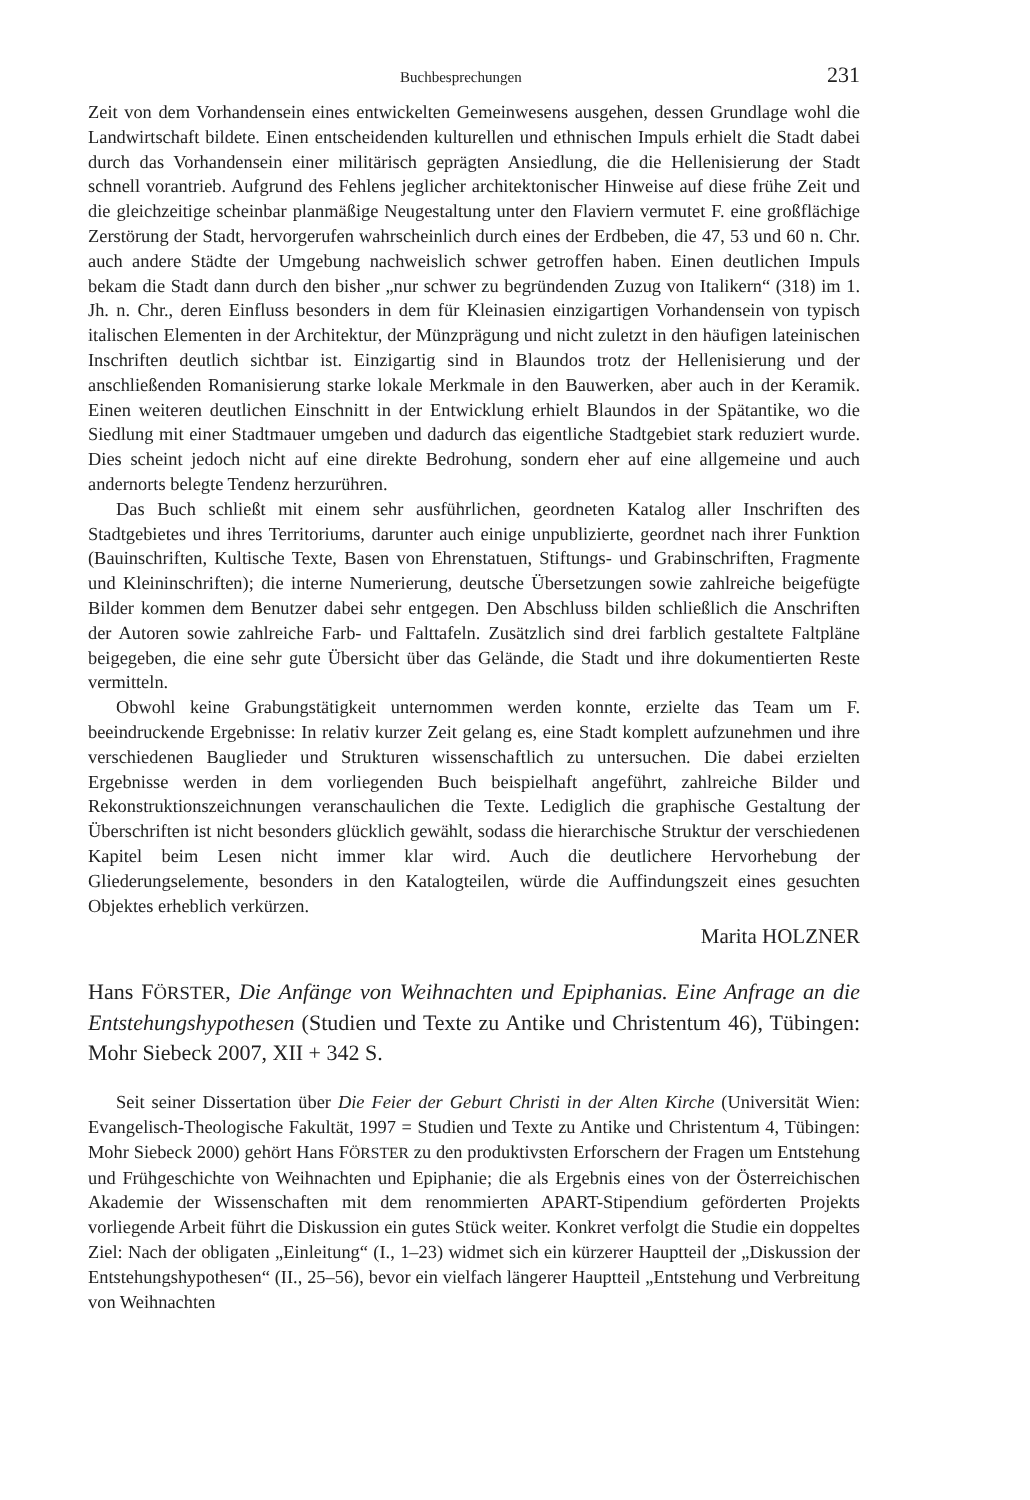Buchbesprechungen 231
Zeit von dem Vorhandensein eines entwickelten Gemeinwesens ausgehen, dessen Grundlage wohl die Landwirtschaft bildete. Einen entscheidenden kulturellen und ethnischen Impuls erhielt die Stadt dabei durch das Vorhandensein einer militärisch geprägten Ansiedlung, die die Hellenisierung der Stadt schnell vorantrieb. Aufgrund des Fehlens jeglicher architektonischer Hinweise auf diese frühe Zeit und die gleichzeitige scheinbar planmäßige Neugestaltung unter den Flaviern vermutet F. eine großflächige Zerstörung der Stadt, hervorgerufen wahrscheinlich durch eines der Erdbeben, die 47, 53 und 60 n. Chr. auch andere Städte der Umgebung nachweislich schwer getroffen haben. Einen deutlichen Impuls bekam die Stadt dann durch den bisher „nur schwer zu begründenden Zuzug von Italikern“ (318) im 1. Jh. n. Chr., deren Einfluss besonders in dem für Kleinasien einzigartigen Vorhandensein von typisch italischen Elementen in der Architektur, der Münzprägung und nicht zuletzt in den häufigen lateinischen Inschriften deutlich sichtbar ist. Einzigartig sind in Blaundos trotz der Hellenisierung und der anschließenden Romanisierung starke lokale Merkmale in den Bauwerken, aber auch in der Keramik. Einen weiteren deutlichen Einschnitt in der Entwicklung erhielt Blaundos in der Spätantike, wo die Siedlung mit einer Stadtmauer umgeben und dadurch das eigentliche Stadtgebiet stark reduziert wurde. Dies scheint jedoch nicht auf eine direkte Bedrohung, sondern eher auf eine allgemeine und auch andernorts belegte Tendenz herzurühren.
Das Buch schließt mit einem sehr ausführlichen, geordneten Katalog aller Inschriften des Stadtgebietes und ihres Territoriums, darunter auch einige unpublizierte, geordnet nach ihrer Funktion (Bauinschriften, Kultische Texte, Basen von Ehrenstatuen, Stiftungs- und Grabinschriften, Fragmente und Kleininschriften); die interne Numerierung, deutsche Übersetzungen sowie zahlreiche beigefügte Bilder kommen dem Benutzer dabei sehr entgegen. Den Abschluss bilden schließlich die Anschriften der Autoren sowie zahlreiche Farb- und Falttafeln. Zusätzlich sind drei farblich gestaltete Faltpläne beigegeben, die eine sehr gute Übersicht über das Gelände, die Stadt und ihre dokumentierten Reste vermitteln.
Obwohl keine Grabungstätigkeit unternommen werden konnte, erzielte das Team um F. beeindruckende Ergebnisse: In relativ kurzer Zeit gelang es, eine Stadt komplett aufzunehmen und ihre verschiedenen Bauglieder und Strukturen wissenschaftlich zu untersuchen. Die dabei erzielten Ergebnisse werden in dem vorliegenden Buch beispielhaft angeführt, zahlreiche Bilder und Rekonstruktionszeichnungen veranschaulichen die Texte. Lediglich die graphische Gestaltung der Überschriften ist nicht besonders glücklich gewählt, sodass die hierarchische Struktur der verschiedenen Kapitel beim Lesen nicht immer klar wird. Auch die deutlichere Hervorhebung der Gliederungselemente, besonders in den Katalogteilen, würde die Auffindungszeit eines gesuchten Objektes erheblich verkürzen.
Marita HOLZNER
Hans FÖRSTER, Die Anfänge von Weihnachten und Epiphanias. Eine Anfrage an die Entstehungshypothesen (Studien und Texte zu Antike und Christentum 46), Tübingen: Mohr Siebeck 2007, XII + 342 S.
Seit seiner Dissertation über Die Feier der Geburt Christi in der Alten Kirche (Universität Wien: Evangelisch-Theologische Fakultät, 1997 = Studien und Texte zu Antike und Christentum 4, Tübingen: Mohr Siebeck 2000) gehört Hans FÖRSTER zu den produktivsten Erforschern der Fragen um Entstehung und Frühgeschichte von Weihnachten und Epiphanie; die als Ergebnis eines von der Österreichischen Akademie der Wissenschaften mit dem renommierten APART-Stipendium geförderten Projekts vorliegende Arbeit führt die Diskussion ein gutes Stück weiter. Konkret verfolgt die Studie ein doppeltes Ziel: Nach der obligaten „Einleitung“ (I., 1–23) widmet sich ein kürzerer Hauptteil der „Diskussion der Entstehungshypothesen“ (II., 25–56), bevor ein vielfach längerer Hauptteil „Entstehung und Verbreitung von Weihnachten